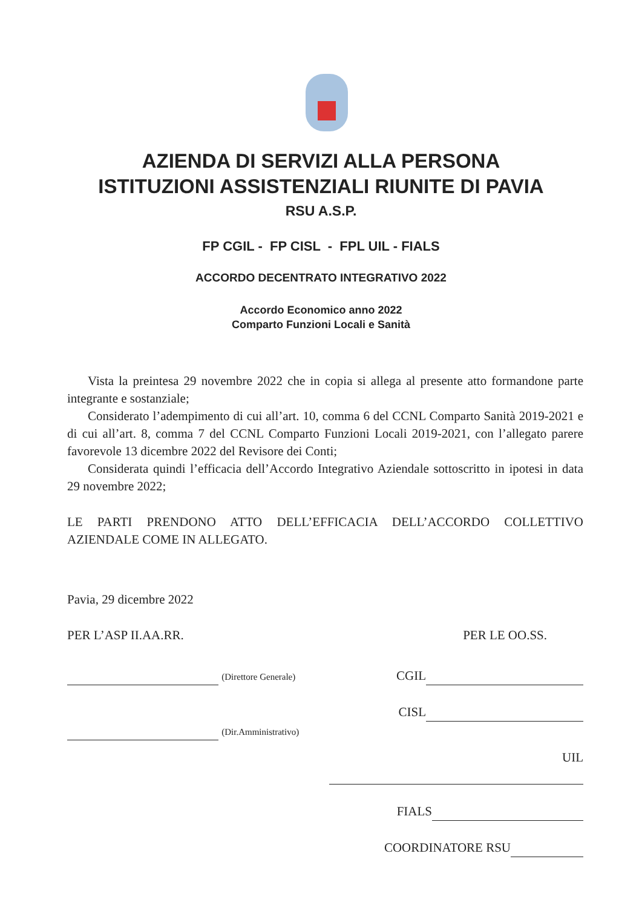AZIENDA DI SERVIZI ALLA PERSONA
ISTITUZIONI ASSISTENZIALI RIUNITE DI PAVIA
RSU A.S.P.
FP CGIL - FP CISL - FPL UIL - FIALS
ACCORDO DECENTRATO INTEGRATIVO 2022
Accordo Economico anno 2022
Comparto Funzioni Locali e Sanità
Vista la preintesa 29 novembre 2022 che in copia si allega al presente atto formandone parte integrante e sostanziale;
Considerato l’adempimento di cui all’art. 10, comma 6 del CCNL Comparto Sanità 2019-2021 e di cui all’art. 8, comma 7 del CCNL Comparto Funzioni Locali 2019-2021, con l’allegato parere favorevole 13 dicembre 2022 del Revisore dei Conti;
Considerata quindi l’efficacia dell’Accordo Integrativo Aziendale sottoscritto in ipotesi in data 29 novembre 2022;
LE PARTI PRENDONO ATTO DELL’EFFICACIA DELL’ACCORDO COLLETTIVO AZIENDALE COME IN ALLEGATO.
Pavia, 29 dicembre 2022
PER L’ASP II.AA.RR.
(Direttore Generale)
(Dir.Amministrativo)
PER LE OO.SS.
CGIL
CISL
UIL
FIALS
COORDINATORE RSU